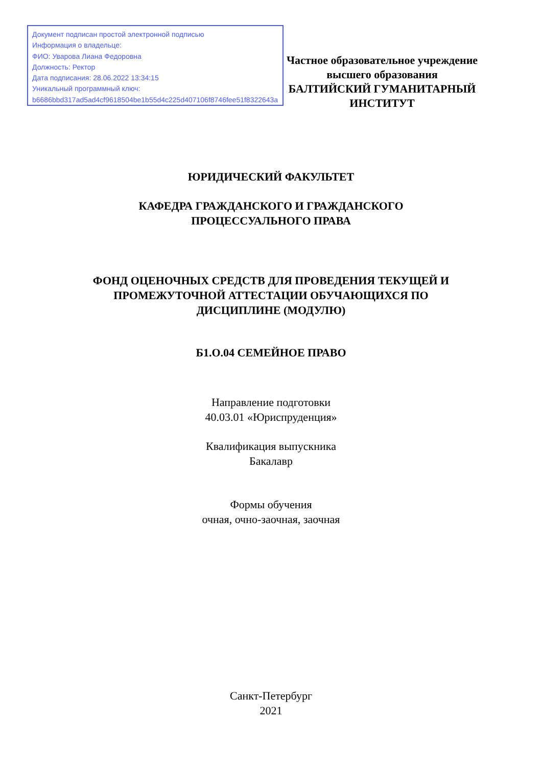Документ подписан простой электронной подписью
Информация о владельце:
ФИО: Уварова Лиана Федоровна
Должность: Ректор
Дата подписания: 28.06.2022 13:34:15
Уникальный программный ключ:
b6686bbd317ad5ad4cf9618504be1b55d4c225d407106f8746fee51f8322643a
Частное образовательное учреждение
высшего образования
БАЛТИЙСКИЙ ГУМАНИТАРНЫЙ
ИНСТИТУТ
ЮРИДИЧЕСКИЙ ФАКУЛЬТЕТ
КАФЕДРА ГРАЖДАНСКОГО И ГРАЖДАНСКОГО
ПРОЦЕССУАЛЬНОГО ПРАВА
ФОНД ОЦЕНОЧНЫХ СРЕДСТВ ДЛЯ ПРОВЕДЕНИЯ ТЕКУЩЕЙ И
ПРОМЕЖУТОЧНОЙ АТТЕСТАЦИИ ОБУЧАЮЩИХСЯ ПО
ДИСЦИПЛИНЕ (МОДУЛЮ)
Б1.О.04 СЕМЕЙНОЕ ПРАВО
Направление подготовки
40.03.01 «Юриспруденция»
Квалификация выпускника
Бакалавр
Формы обучения
очная, очно-заочная, заочная
Санкт-Петербург
2021